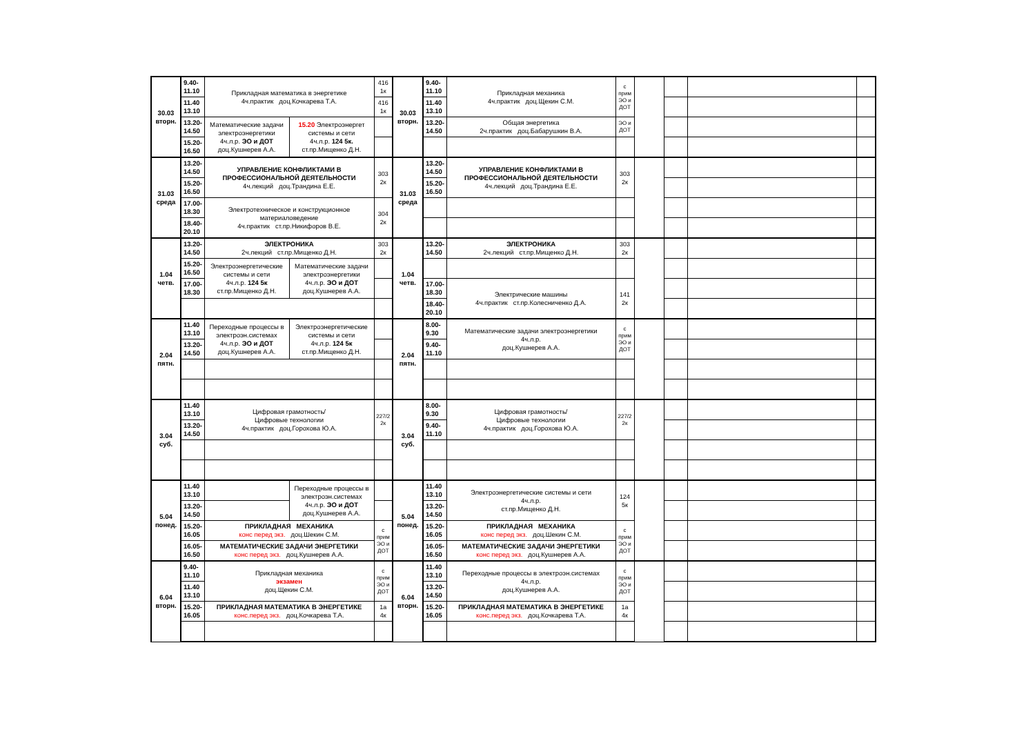| 30.03 вторн. | 9.40- 11.10 | Прикладная математика в энергетике 4ч.практик доц.Кочкарева Т.А. | | 416 1к | 30.03 вторн. | 9.40- 11.10 | Прикладная механика 4ч.практик доц.Щекин С.М. | с прим ЭО и ДОТ | | | | | |
| | 11.40 13.10 | | | 416 1к | | 11.40 13.10 | | | | | | | |
| | 13.20- 14.50 | Математические задачи электроэнергетики 4ч.л.р. ЭО и ДОТ доц.Кушнерев А.А. | 15.20 Электроэнергет системы и сети 4ч.л.р. 124 5к. ст.пр.Мищенко Д.Н. | | | 13.20- 14.50 | Общая энергетика 2ч.практик доц.Бабарушкин В.А. | ЭО и ДОТ | | | | | |
| | 15.20- 16.50 | | | | | | | | | | | | |
| 31.03 среда | 13.20- 14.50 | УПРАВЛЕНИЕ КОНФЛИКТАМИ В ПРОФЕССИОНАЛЬНОЙ ДЕЯТЕЛЬНОСТИ 4ч.лекций доц.Трандина Е.Е. | | 303 2к | 31.03 среда | 13.20- 14.50 | УПРАВЛЕНИЕ КОНФЛИКТАМИ В ПРОФЕССИОНАЛЬНОЙ ДЕЯТЕЛЬНОСТИ 4ч.лекций доц.Трандина Е.Е. | 303 2к | | | | | |
| | 15.20- 16.50 | | | | | 15.20- 16.50 | | | | | | | |
| | 17.00- 18.30 | Электротехническое и конструкционное материаловедение 4ч.практик ст.пр.Никифоров В.Е. | | 304 2к | | | | | | | | | |
| | 18.40- 20.10 | | | | | | | | | | | | |
| 1.04 четв. | 13.20- 14.50 | ЭЛЕКТРОНИКА 2ч.лекций ст.пр.Мищенко Д.Н. | | 303 2к | 1.04 четв. | 13.20- 14.50 | ЭЛЕКТРОНИКА 2ч.лекций ст.пр.Мищенко Д.Н. | 303 2к | | | | | |
| | 15.20- 16.50 | Электроэнергетические системы и сети 4ч.л.р. 124 5к ст.пр.Мищенко Д.Н. | Математические задачи электроэнергетики 4ч.л.р. ЭО и ДОТ доц.Кушнерев А.А. | | | | | | | | | | |
| | 17.00- 18.30 | | | | | 17.00- 18.30 | Электрические машины 4ч.практик ст.пр.Колесниченко Д.А. | 141 2к | | | | | |
| | | | | | | 18.40- 20.10 | | | | | | | |
| 2.04 пятн. | 11.40 13.10 | Переходные процессы в электроэн.системах 4ч.л.р. ЭО и ДОТ доц.Кушнерев А.А. | Электроэнергетические системы и сети 4ч.л.р. 124 5к ст.пр.Мищенко Д.Н. | | 2.04 пятн. | 8.00- 9.30 | Математические задачи электроэнергетики 4ч.л.р. доц.Кушнерев А.А. | с прим ЭО и ДОТ | | | | | |
| | 13.20- 14.50 | | | | | 9.40- 11.10 | | | | | | | |
| 3.04 суб. | 11.40 13.10 | Цифровая грамотность/ Цифровые технологии 4ч.практик доц.Горохова Ю.А. | | 227/2 2к | 3.04 суб. | 8.00- 9.30 | Цифровая грамотность/ Цифровые технологии 4ч.практик доц.Горохова Ю.А. | 227/2 2к | | | | | |
| | 13.20- 14.50 | | | | | 9.40- 11.10 | | | | | | | |
| 5.04 понед. | 11.40 13.10 | | Переходные процессы в электроэн.системах 4ч.л.р. ЭО и ДОТ доц.Кушнерев А.А. | | 5.04 понед. | 11.40 13.10 | Электроэнергетические системы и сети 4ч.л.р. ст.пр.Мищенко Д.Н. | 124 5к | | | | | |
| | 13.20- 14.50 | | | | | 13.20- 14.50 | | | | | | | |
| | 15.20- 16.05 | ПРИКЛАДНАЯ МЕХАНИКА конс перед экз. доц.Шекин С.М. | | с прим ЭО и ДОТ | | 15.20- 16.05 | ПРИКЛАДНАЯ МЕХАНИКА конс перед экз. доц.Шекин С.М. | с прим ЭО и ДОТ | | | | | |
| | 16.05- 16.50 | МАТЕМАТИЧЕСКИЕ ЗАДАЧИ ЭНЕРГЕТИКИ конс перед экз. доц.Кушнерев А.А. | | | | 16.05- 16.50 | МАТЕМАТИЧЕСКИЕ ЗАДАЧИ ЭНЕРГЕТИКИ конс перед экз. доц.Кушнерев А.А. | | | | | | |
| 6.04 вторн. | 9.40- 11.10 | Прикладная механика экзамен доц.Щекин С.М. | | с прим ЭО и ДОТ | 6.04 вторн. | 11.40 13.10 | Переходные процессы в электроэн.системах 4ч.л.р. доц.Кушнерев А.А. | с прим ЭО и ДОТ | | | | | |
| | 11.40 13.10 | | | | | 13.20- 14.50 | | | | | | | |
| | 15.20- 16.05 | ПРИКЛАДНАЯ МАТЕМАТИКА В ЭНЕРГЕТИКЕ конс.перед экз. доц.Кочкарева Т.А. | | 1а 4к | | 15.20- 16.05 | ПРИКЛАДНАЯ МАТЕМАТИКА В ЭНЕРГЕТИКЕ конс.перед экз. доц.Кочкарева Т.А. | 1а 4к | | | | | |